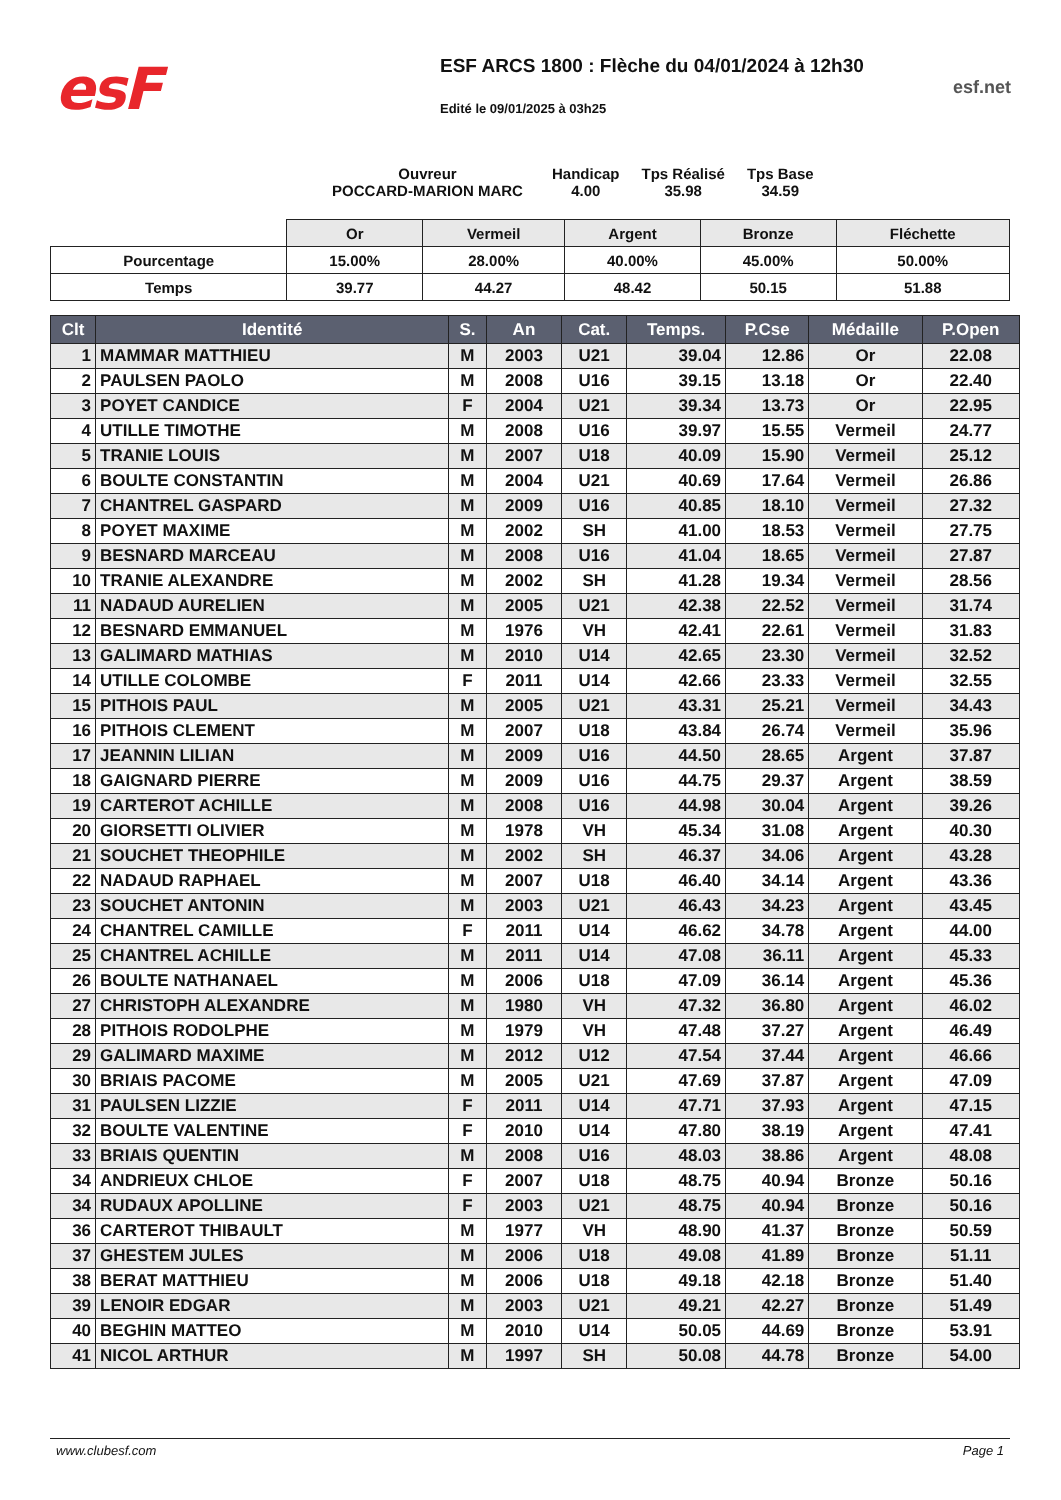esF
ESF ARCS 1800 : Flèche du 04/01/2024 à 12h30
Edité le 09/01/2025 à 03h25
esf.net
Ouvreur
POCCARD-MARION MARC
Handicap
4.00
Tps Réalisé
35.98
Tps Base
34.59
| | Or | Vermeil | Argent | Bronze | Fléchette |
| Pourcentage | 15.00% | 28.00% | 40.00% | 45.00% | 50.00% |
| Temps | 39.77 | 44.27 | 48.42 | 50.15 | 51.88 |
| Clt | Identité | S. | An | Cat. | Temps. | P.Cse | Médaille | P.Open |
| --- | --- | --- | --- | --- | --- | --- | --- | --- |
| 1 | MAMMAR MATTHIEU | M | 2003 | U21 | 39.04 | 12.86 | Or | 22.08 |
| 2 | PAULSEN PAOLO | M | 2008 | U16 | 39.15 | 13.18 | Or | 22.40 |
| 3 | POYET CANDICE | F | 2004 | U21 | 39.34 | 13.73 | Or | 22.95 |
| 4 | UTILLE TIMOTHE | M | 2008 | U16 | 39.97 | 15.55 | Vermeil | 24.77 |
| 5 | TRANIE LOUIS | M | 2007 | U18 | 40.09 | 15.90 | Vermeil | 25.12 |
| 6 | BOULTE CONSTANTIN | M | 2004 | U21 | 40.69 | 17.64 | Vermeil | 26.86 |
| 7 | CHANTREL GASPARD | M | 2009 | U16 | 40.85 | 18.10 | Vermeil | 27.32 |
| 8 | POYET MAXIME | M | 2002 | SH | 41.00 | 18.53 | Vermeil | 27.75 |
| 9 | BESNARD MARCEAU | M | 2008 | U16 | 41.04 | 18.65 | Vermeil | 27.87 |
| 10 | TRANIE ALEXANDRE | M | 2002 | SH | 41.28 | 19.34 | Vermeil | 28.56 |
| 11 | NADAUD AURELIEN | M | 2005 | U21 | 42.38 | 22.52 | Vermeil | 31.74 |
| 12 | BESNARD EMMANUEL | M | 1976 | VH | 42.41 | 22.61 | Vermeil | 31.83 |
| 13 | GALIMARD MATHIAS | M | 2010 | U14 | 42.65 | 23.30 | Vermeil | 32.52 |
| 14 | UTILLE COLOMBE | F | 2011 | U14 | 42.66 | 23.33 | Vermeil | 32.55 |
| 15 | PITHOIS PAUL | M | 2005 | U21 | 43.31 | 25.21 | Vermeil | 34.43 |
| 16 | PITHOIS CLEMENT | M | 2007 | U18 | 43.84 | 26.74 | Vermeil | 35.96 |
| 17 | JEANNIN LILIAN | M | 2009 | U16 | 44.50 | 28.65 | Argent | 37.87 |
| 18 | GAIGNARD PIERRE | M | 2009 | U16 | 44.75 | 29.37 | Argent | 38.59 |
| 19 | CARTEROT ACHILLE | M | 2008 | U16 | 44.98 | 30.04 | Argent | 39.26 |
| 20 | GIORSETTI OLIVIER | M | 1978 | VH | 45.34 | 31.08 | Argent | 40.30 |
| 21 | SOUCHET THEOPHILE | M | 2002 | SH | 46.37 | 34.06 | Argent | 43.28 |
| 22 | NADAUD RAPHAEL | M | 2007 | U18 | 46.40 | 34.14 | Argent | 43.36 |
| 23 | SOUCHET ANTONIN | M | 2003 | U21 | 46.43 | 34.23 | Argent | 43.45 |
| 24 | CHANTREL CAMILLE | F | 2011 | U14 | 46.62 | 34.78 | Argent | 44.00 |
| 25 | CHANTREL ACHILLE | M | 2011 | U14 | 47.08 | 36.11 | Argent | 45.33 |
| 26 | BOULTE NATHANAEL | M | 2006 | U18 | 47.09 | 36.14 | Argent | 45.36 |
| 27 | CHRISTOPH ALEXANDRE | M | 1980 | VH | 47.32 | 36.80 | Argent | 46.02 |
| 28 | PITHOIS RODOLPHE | M | 1979 | VH | 47.48 | 37.27 | Argent | 46.49 |
| 29 | GALIMARD MAXIME | M | 2012 | U12 | 47.54 | 37.44 | Argent | 46.66 |
| 30 | BRIAIS PACOME | M | 2005 | U21 | 47.69 | 37.87 | Argent | 47.09 |
| 31 | PAULSEN LIZZIE | F | 2011 | U14 | 47.71 | 37.93 | Argent | 47.15 |
| 32 | BOULTE VALENTINE | F | 2010 | U14 | 47.80 | 38.19 | Argent | 47.41 |
| 33 | BRIAIS QUENTIN | M | 2008 | U16 | 48.03 | 38.86 | Argent | 48.08 |
| 34 | ANDRIEUX CHLOE | F | 2007 | U18 | 48.75 | 40.94 | Bronze | 50.16 |
| 34 | RUDAUX APOLLINE | F | 2003 | U21 | 48.75 | 40.94 | Bronze | 50.16 |
| 36 | CARTEROT THIBAULT | M | 1977 | VH | 48.90 | 41.37 | Bronze | 50.59 |
| 37 | GHESTEM JULES | M | 2006 | U18 | 49.08 | 41.89 | Bronze | 51.11 |
| 38 | BERAT MATTHIEU | M | 2006 | U18 | 49.18 | 42.18 | Bronze | 51.40 |
| 39 | LENOIR EDGAR | M | 2003 | U21 | 49.21 | 42.27 | Bronze | 51.49 |
| 40 | BEGHIN MATTEO | M | 2010 | U14 | 50.05 | 44.69 | Bronze | 53.91 |
| 41 | NICOL ARTHUR | M | 1997 | SH | 50.08 | 44.78 | Bronze | 54.00 |
www.clubesf.com Page 1